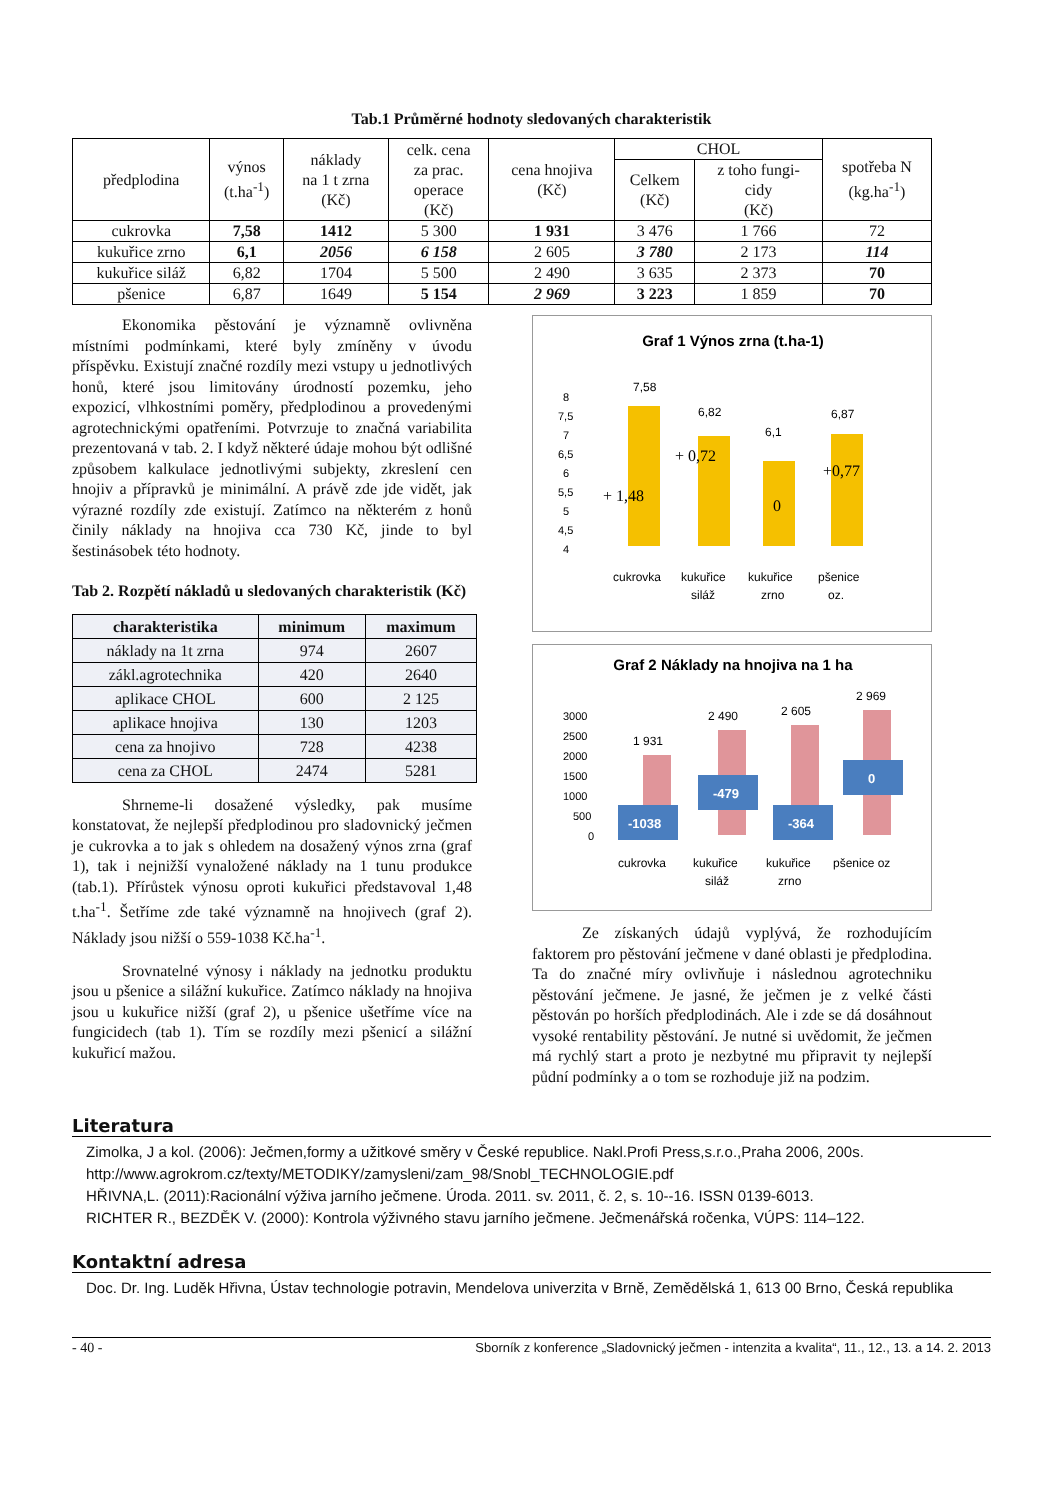Tab.1 Průměrné hodnoty sledovaných charakteristik
| předplodina | výnos (t.ha<sup>-1</sup>) | náklady na 1 t zrna (Kč) | celk. cena za prac. operace (Kč) | cena hnojiva (Kč) | CHOL | | spotřeba N (kg.ha<sup>-1</sup>) |
| --- | --- | --- | --- | --- | --- | --- | --- |
| | | | | | Celkem (Kč) | z toho fungi- cidy (Kč) | |
| cukrovka | 7,58 | 1412 | 5 300 | 1 931 | 3 476 | 1 766 | 72 |
| kukuřice zrno | 6,1 | 2056 | 6 158 | 2 605 | 3 780 | 2 173 | 114 |
| kukuřice siláž | 6,82 | 1704 | 5 500 | 2 490 | 3 635 | 2 373 | 70 |
| pšenice | 6,87 | 1649 | 5 154 | 2 969 | 3 223 | 1 859 | 70 |
Ekonomika pěstování je významně ovlivněna místními podmínkami, které byly zmíněny v úvodu příspěvku. Existují značné rozdíly mezi vstupy u jednotlivých honů, které jsou limitovány úrodností pozemku, jeho expozicí, vlhkostními poměry, předplodinou a provedenými agrotechnickými opatřeními. Potvrzuje to značná variabilita prezentovaná v tab. 2. I když některé údaje mohou být odlišné způsobem kalkulace jednotlivými subjekty, zkreslení cen hnojiv a přípravků je minimální. A právě zde jde vidět, jak výrazné rozdíly zde existují. Zatímco na některém z honů činily náklady na hnojiva cca 730 Kč, jinde to byl šestinásobek této hodnoty.
Tab 2. Rozpětí nákladů u sledovaných charakteristik (Kč)
| charakteristika | minimum | maximum |
| --- | --- | --- |
| náklady na 1t zrna | 974 | 2607 |
| zákl.agrotechnika | 420 | 2640 |
| aplikace CHOL | 600 | 2 125 |
| aplikace hnojiva | 130 | 1203 |
| cena za hnojivo | 728 | 4238 |
| cena za CHOL | 2474 | 5281 |
Shrneme-li dosažené výsledky, pak musíme konstatovat, že nejlepší předplodinou pro sladovnický ječmen je cukrovka a to jak s ohledem na dosažený výnos zrna (graf 1), tak i nejnižší vynaložené náklady na 1 tunu produkce (tab.1). Přírůstek výnosu oproti kukuřici představoval 1,48 t.ha<sup>-1</sup>. Šetříme zde také významně na hnojivech (graf 2). Náklady jsou nižší o 559-1038 Kč.ha<sup>-1</sup>.
Srovnatelné výnosy i náklady na jednotku produktu jsou u pšenice a silážní kukuřice. Zatímco náklady na hnojiva jsou u kukuřice nižší (graf 2), u pšenice ušetříme více na fungicidech (tab 1). Tím se rozdíly mezi pšenicí a silážní kukuřicí mažou.
Graf 1 Výnos zrna (t.ha-1)
8
7,5
7
6,5
6
5,5
5
4,5
4
7,58
6,82
6,1
6,87
+ 1,48
+ 0,72
0
+0,77
cukrovka
kukuřice
siláž
kukuřice
zrno
pšenice
oz.
Graf 2 Náklady na hnojiva na 1 ha
3000
2500
2000
1500
1000
500
0
1 931
2 490
2 605
2 969
-1038
-479
-364
0
cukrovka
kukuřice
siláž
kukuřice
zrno
pšenice oz
Ze získaných údajů vyplývá, že rozhodujícím faktorem pro pěstování ječmene v dané oblasti je předplodina. Ta do značné míry ovlivňuje i následnou agrotechniku pěstování ječmene. Je jasné, že ječmen je z velké části pěstován po horších předplodinách. Ale i zde se dá dosáhnout vysoké rentability pěstování. Je nutné si uvědomit, že ječmen má rychlý start a proto je nezbytné mu připravit ty nejlepší půdní podmínky a o tom se rozhoduje již na podzim.
Literatura
Zimolka, J a kol. (2006): Ječmen,formy a užitkové směry v České republice. Nakl.Profi Press,s.r.o.,Praha 2006, 200s.
http://www.agrokrom.cz/texty/METODIKY/zamysleni/zam_98/Snobl_TECHNOLOGIE.pdf
HŘIVNA,L. (2011):Racionální výživa jarního ječmene. Úroda. 2011. sv. 2011, č. 2, s. 10--16. ISSN 0139-6013.
RICHTER R., BEZDĚK V. (2000): Kontrola výživného stavu jarního ječmene. Ječmenářská ročenka, VÚPS: 114–122.
Kontaktní adresa
Doc. Dr. Ing. Luděk Hřivna, Ústav technologie potravin, Mendelova univerzita v Brně, Zemědělská 1, 613 00 Brno, Česká republika
- 40 - Sborník z konference „Sladovnický ječmen - intenzita a kvalita“, 11., 12., 13. a 14. 2. 2013